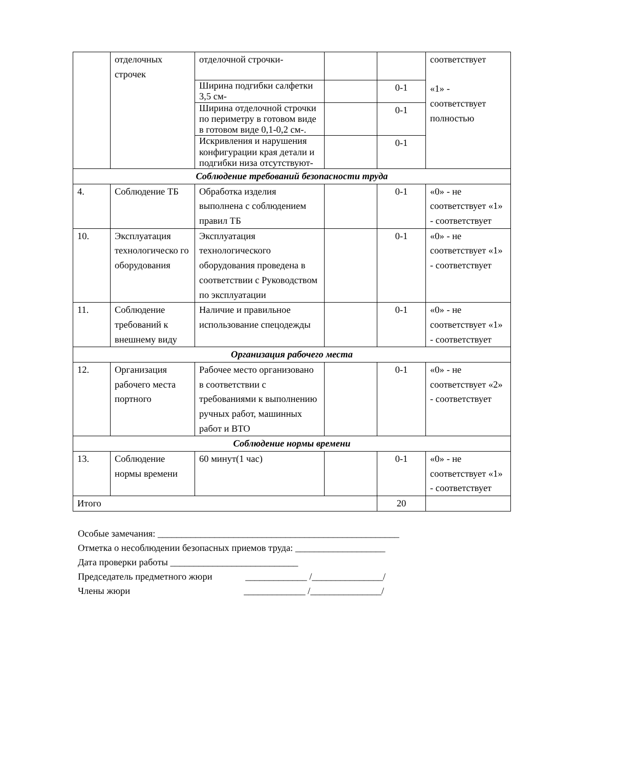| | отделочных строчек | отделочной строчки- | | | соответствует «1» - соответствует полностью |
| | | Ширина подгибки салфетки 3,5 см- | | 0-1 | |
| | | Ширина отделочной строчки по периметру в готовом виде в готовом виде 0,1-0,2 см-. | | 0-1 | |
| | | Искривления и нарушения конфигурации края детали и подгибки низа отсутствуют- | | 0-1 | |
| Соблюдение требований безопасности труда | | | | | |
| 4. | Соблюдение ТБ | Обработка изделия выполнена с соблюдением правил ТБ | | 0-1 | «0» - не соответствует «1» - соответствует |
| 10. | Эксплуатация технологическо го оборудования | Эксплуатация технологического оборудования проведена в соответствии с Руководством по эксплуатации | | 0-1 | «0» - не соответствует «1» - соответствует |
| 11. | Соблюдение требований к внешнему виду | Наличие и правильное использование спецодежды | | 0-1 | «0» - не соответствует «1» - соответствует |
| Организация рабочего места | | | | | |
| 12. | Организация рабочего места портного | Рабочее место организовано в соответствии с требованиями к выполнению ручных работ, машинных работ и ВТО | | 0-1 | «0» - не соответствует «2» - соответствует |
| Соблюдение нормы времени | | | | | |
| 13. | Соблюдение нормы времени | 60 минут(1 час) | | 0-1 | «0» - не соответствует «1» - соответствует |
| Итого | | | | 20 | |
Особые замечания: ___________________________________________________
Отметка о несоблюдении безопасных приемов труда: ___________________
Дата проверки работы ___________________________
Председатель предметного жюри _____________ /_______________/
Члены жюри _____________ /_______________/